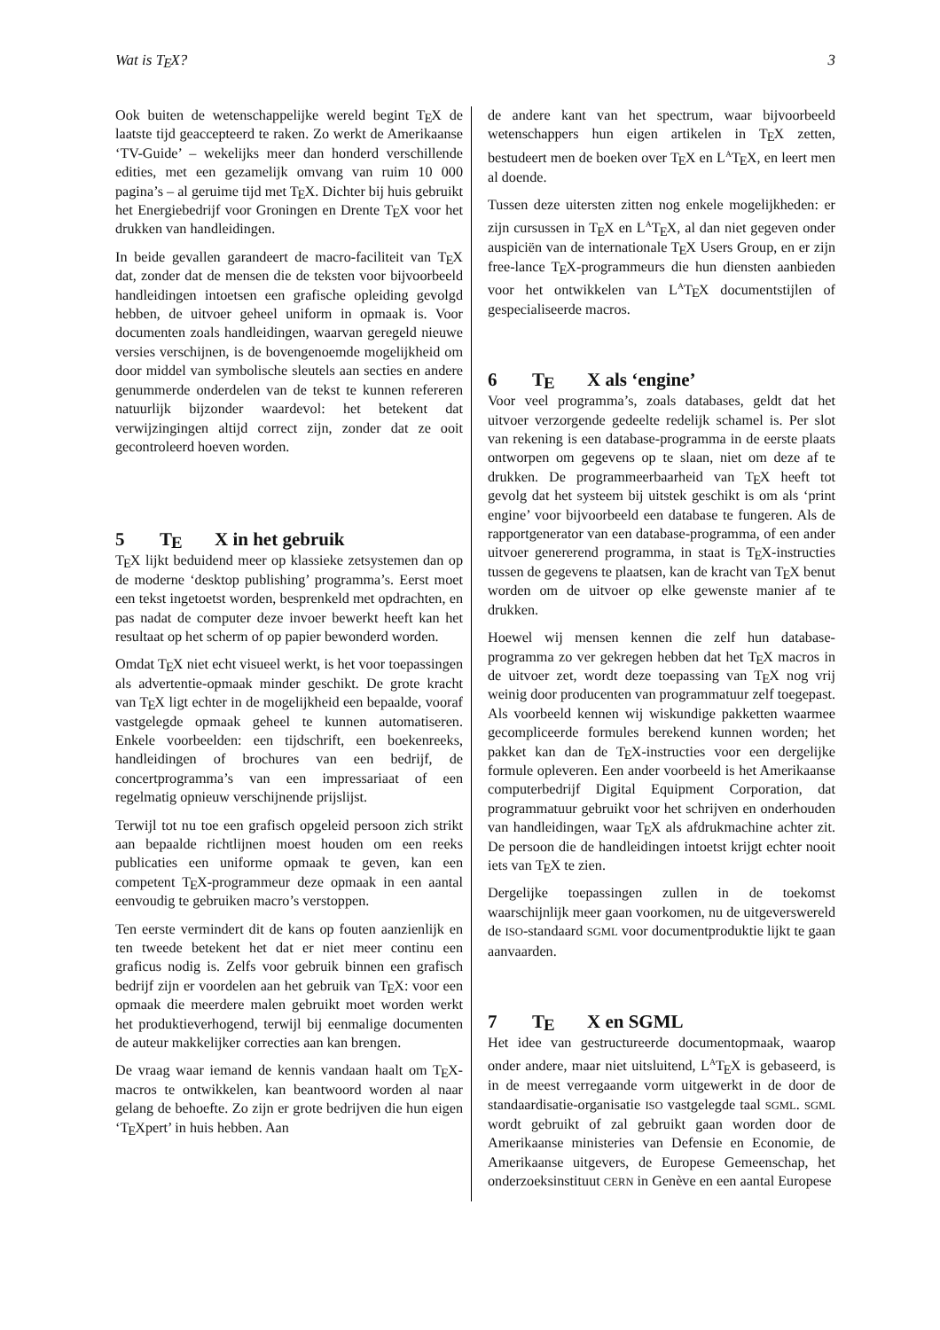Wat is TEX? 3
Ook buiten de wetenschappelijke wereld begint TEX de laatste tijd geaccepteerd te raken. Zo werkt de Amerikaanse ‘TV-Guide’ – wekelijks meer dan honderd verschillende edities, met een gezamelijk omvang van ruim 10 000 pagina’s – al geruime tijd met TEX. Dichter bij huis gebruikt het Energiebedrijf voor Groningen en Drente TEX voor het drukken van handleidingen.
In beide gevallen garandeert de macro-faciliteit van TEX dat, zonder dat de mensen die de teksten voor bijvoorbeeld handleidingen intoetsen een grafische opleiding gevolgd hebben, de uitvoer geheel uniform in opmaak is. Voor documenten zoals handleidingen, waarvan geregeld nieuwe versies verschijnen, is de bovengenoemde mogelijkheid om door middel van symbolische sleutels aan secties en andere genummerde onderdelen van de tekst te kunnen refereren natuurlijk bijzonder waardevol: het betekent dat verwijzingingen altijd correct zijn, zonder dat ze ooit gecontroleerd hoeven worden.
5 TEX in het gebruik
TEX lijkt beduidend meer op klassieke zetsystemen dan op de moderne ‘desktop publishing’ programma’s. Eerst moet een tekst ingetoetst worden, besprenkeld met opdrachten, en pas nadat de computer deze invoer bewerkt heeft kan het resultaat op het scherm of op papier bewonderd worden.
Omdat TEX niet echt visueel werkt, is het voor toepassingen als advertentie-opmaak minder geschikt. De grote kracht van TEX ligt echter in de mogelijkheid een bepaalde, vooraf vastgelegde opmaak geheel te kunnen automatiseren. Enkele voorbeelden: een tijdschrift, een boekenreeks, handleidingen of brochures van een bedrijf, de concertprogramma’s van een impressariaat of een regelmatig opnieuw verschijnende prijslijst.
Terwijl tot nu toe een grafisch opgeleid persoon zich strikt aan bepaalde richtlijnen moest houden om een reeks publicaties een uniforme opmaak te geven, kan een competent TEX-programmeur deze opmaak in een aantal eenvoudig te gebruiken macro’s verstoppen.
Ten eerste vermindert dit de kans op fouten aanzienlijk en ten tweede betekent het dat er niet meer continu een graficus nodig is. Zelfs voor gebruik binnen een grafisch bedrijf zijn er voordelen aan het gebruik van TEX: voor een opmaak die meerdere malen gebruikt moet worden werkt het produktieverhogend, terwijl bij eenmalige documenten de auteur makkelijker correcties aan kan brengen.
De vraag waar iemand de kennis vandaan haalt om TEX-macros te ontwikkelen, kan beantwoord worden al naar gelang de behoefte. Zo zijn er grote bedrijven die hun eigen ‘TEXpert’ in huis hebben. Aan
de andere kant van het spectrum, waar bijvoorbeeld wetenschappers hun eigen artikelen in TEX zetten, bestudeert men de boeken over TEX en L<sup>A</sup>TEX, en leert men al doende.
Tussen deze uitersten zitten nog enkele mogelijkheden: er zijn cursussen in TEX en L<sup>A</sup>TEX, al dan niet gegeven onder auspiciën van de internationale TEX Users Group, en er zijn free-lance TEX-programmeurs die hun diensten aanbieden voor het ontwikkelen van L<sup>A</sup>TEX documentstijlen of gespecialiseerde macros.
6 TEX als ‘engine’
Voor veel programma’s, zoals databases, geldt dat het uitvoer verzorgende gedeelte redelijk schamel is. Per slot van rekening is een database-programma in de eerste plaats ontworpen om gegevens op te slaan, niet om deze af te drukken. De programmeerbaarheid van TEX heeft tot gevolg dat het systeem bij uitstek geschikt is om als ‘print engine’ voor bijvoorbeeld een database te fungeren. Als de rapportgenerator van een database-programma, of een ander uitvoer genererend programma, in staat is TEX-instructies tussen de gegevens te plaatsen, kan de kracht van TEX benut worden om de uitvoer op elke gewenste manier af te drukken.
Hoewel wij mensen kennen die zelf hun database-programma zo ver gekregen hebben dat het TEX macros in de uitvoer zet, wordt deze toepassing van TEX nog vrij weinig door producenten van programmatuur zelf toegepast. Als voorbeeld kennen wij wiskundige pakketten waarmee gecompliceerde formules berekend kunnen worden; het pakket kan dan de TEX-instructies voor een dergelijke formule opleveren. Een ander voorbeeld is het Amerikaanse computerbedrijf Digital Equipment Corporation, dat programmatuur gebruikt voor het schrijven en onderhouden van handleidingen, waar TEX als afdrukmachine achter zit. De persoon die de handleidingen intoetst krijgt echter nooit iets van TEX te zien.
Dergelijke toepassingen zullen in de toekomst waarschijnlijk meer gaan voorkomen, nu de uitgeverswereld de ISO-standaard SGML voor documentproduktie lijkt te gaan aanvaarden.
7 TEX en SGML
Het idee van gestructureerde documentopmaak, waarop onder andere, maar niet uitsluitend, L<sup>A</sup>TEX is gebaseerd, is in de meest verregaande vorm uitgewerkt in de door de standaardisatie-organisatie ISO vastgelegde taal SGML. SGML wordt gebruikt of zal gebruikt gaan worden door de Amerikaanse ministeries van Defensie en Economie, de Amerikaanse uitgevers, de Europese Gemeenschap, het onderzoeksinstituut CERN in Genève en een aantal Europese